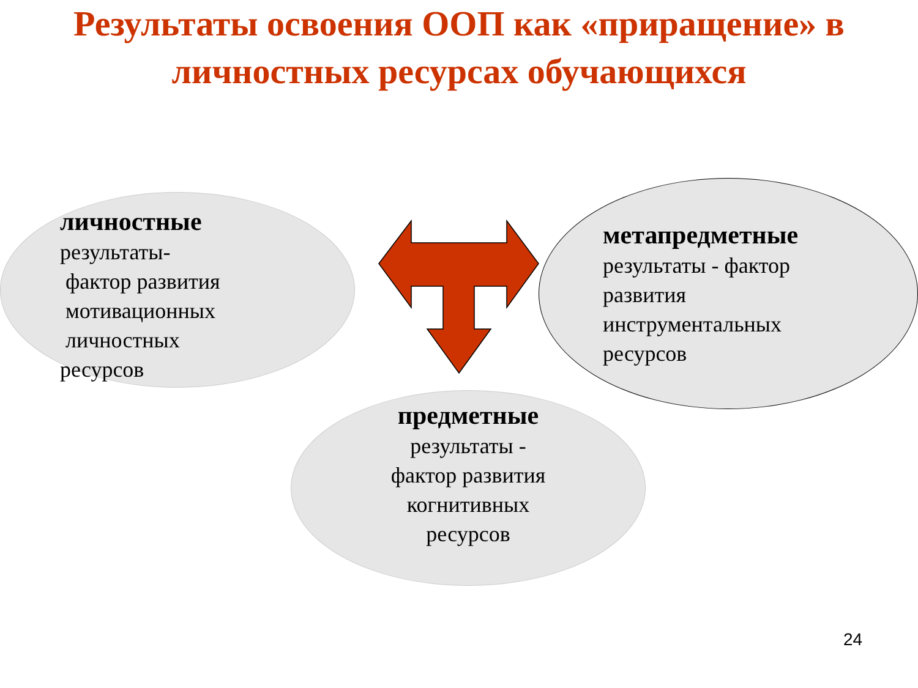Результаты освоения ООП как «приращение» в
личностных ресурсах обучающихся
личностные
результаты-
фактор развития
мотивационных
личностных
ресурсов
метапредметные
результаты - фактор
развития
инструментальных
ресурсов
предметные
результаты -
фактор развития
когнитивных
ресурсов
24